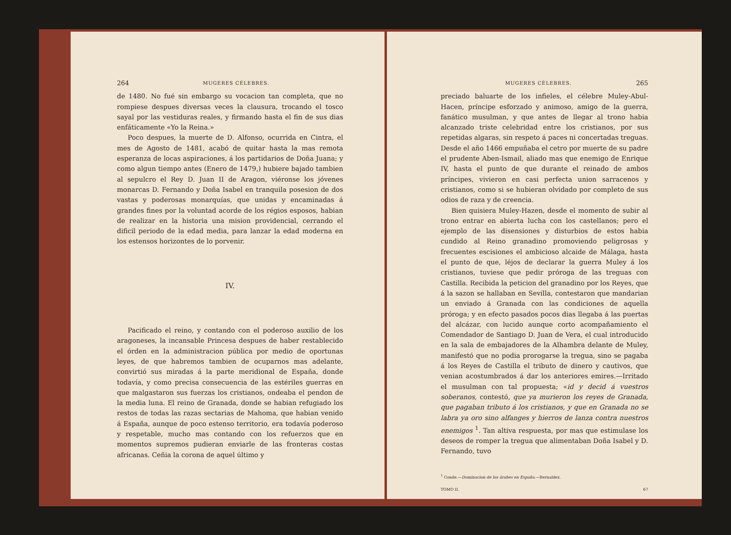264 MUGERES CÉLEBRES.
de 1480. No fué sin embargo su vocacion tan completa, que no rompiese despues diversas veces la clausura, trocando el tosco sayal por las vestiduras reales, y firmando hasta el fin de sus dias enfáticamente «Yo la Reina.»
Poco despues, la muerte de D. Alfonso, ocurrida en Cintra, el mes de Agosto de 1481, acabó de quitar hasta la mas remota esperanza de locas aspiraciones, á los partidarios de Doña Juana; y como algun tiempo antes (Enero de 1479,) hubiere bajado tambien al sepulcro el Rey D. Juan II de Aragon, viéronse los jóvenes monarcas D. Fernando y Doña Isabel en tranquila posesion de dos vastas y poderosas monarquías, que unidas y encaminadas á grandes fines por la voluntad acorde de los régios esposos, habian de realizar en la historia una mision providencial, cerrando el dificil periodo de la edad media, para lanzar la edad moderna en los estensos horizontes de lo porvenir.
IV.
Pacificado el reino, y contando con el poderoso auxilio de los aragoneses, la incansable Princesa despues de haber restablecido el órden en la administracion pública por medio de oportunas leyes, de que habremos tambien de ocuparnos mas adelante, convirtió sus miradas á la parte meridional de España, donde todavía, y como precisa consecuencia de las estériles guerras en que malgastaron sus fuerzas los cristianos, ondeaba el pendon de la media luna. El reino de Granada, donde se habian refugiado los restos de todas las razas sectarias de Mahoma, que habian venido á España, aunque de poco estenso territorio, era todavía poderoso y respetable, mucho mas contando con los refuerzos que en momentos supremos pudieran enviarle de las fronteras costas africanas. Ceñia la corona de aquel último y
MUGERES CÉLEBRES. 265
preciado baluarte de los infieles, el célebre Muley-Abul-Hacen, príncipe esforzado y animoso, amigo de la guerra, fanático musulman, y que antes de llegar al trono habia alcanzado triste celebridad entre los cristianos, por sus repetidas algaras, sin respeto á paces ni concertadas treguas. Desde el año 1466 empuñaba el cetro por muerte de su padre el prudente Aben-Ismail, aliado mas que enemigo de Enrique IV, hasta el punto de que durante el reinado de ambos príncipes, vivieron en casi perfecta union sarracenos y cristianos, como si se hubieran olvidado por completo de sus odios de raza y de creencia.
Bien quisiera Muley-Hazen, desde el momento de subir al trono entrar en abierta lucha con los castellanos; pero el ejemplo de las disensiones y disturbios de estos habia cundido al Reino granadino promoviendo peligrosas y frecuentes escisiones el ambicioso alcaide de Málaga, hasta el punto de que, léjos de declarar la guerra Muley á los cristianos, tuviese que pedir próroga de las treguas con Castilla. Recibida la peticion del granadino por los Reyes, que á la sazon se hallaban en Sevilla, contestaron que mandarian un enviado á Granada con las condiciones de aquella próroga; y en efecto pasados pocos dias llegaba á las puertas del alcázar, con lucido aunque corto acompañamiento el Comendador de Santiago D. Juan de Vera, el cual introducido en la sala de embajadores de la Alhambra delante de Muley, manifestó que no podia prorogarse la tregua, sino se pagaba á los Reyes de Castilla el tributo de dinero y cautivos, que venian acostumbrados á dar los anteriores emires.—Irritado el musulman con tal propuesta; «id y decid á vuestros soberanos, contestó, que ya murieron los reyes de Granada, que pagaban tributo á los cristianos, y que en Granada no se labra ya oro sino alfanges y hierros de lanza contra nuestros enemigos <sup>1</sup>. Tan altiva respuesta, por mas que estimulase los deseos de romper la tregua que alimentaban Doña Isabel y D. Fernando, tuvo
<sup>1</sup> Conde.—Dominacion de los árabes en España.—Bernaldez.
TOMO II. 67